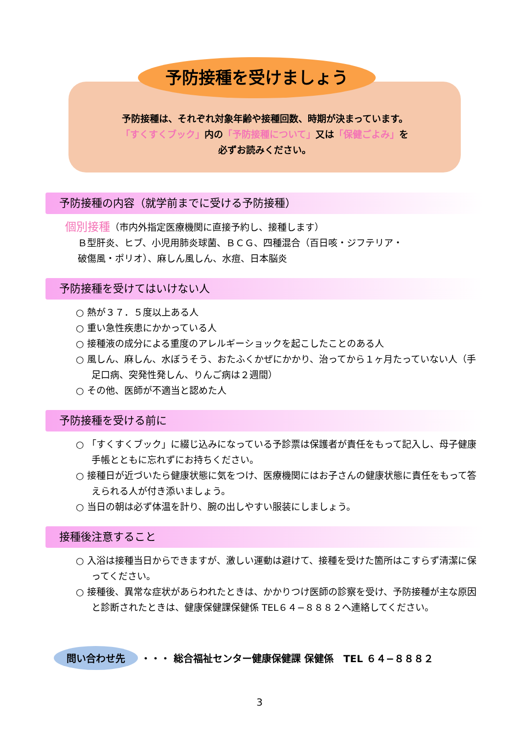予防接種を受けましょう
予防接種は、それぞれ対象年齢や接種回数、時期が決まっています。
「すくすくブック」内の「予防接種について」又は「保健ごよみ」を
必ずお読みください。
予防接種の内容（就学前までに受ける予防接種）
個別接種（市内外指定医療機関に直接予約し、接種します）
Ｂ型肝炎、ヒブ、小児用肺炎球菌、ＢＣＧ、四種混合（百日咳・ジフテリア・
破傷風・ポリオ）、麻しん風しん、水痘、日本脳炎
予防接種を受けてはいけない人
○ 熱が３７．５度以上ある人
○ 重い急性疾患にかかっている人
○ 接種液の成分による重度のアレルギーショックを起こしたことのある人
○ 風しん、麻しん、水ぼうそう、おたふくかぜにかかり、治ってから１ヶ月たっていない人（手足口病、突発性発しん、りんご病は２週間）
○ その他、医師が不適当と認めた人
予防接種を受ける前に
○ 「すくすくブック」に綴じ込みになっている予診票は保護者が責任をもって記入し、母子健康手帳とともに忘れずにお持ちください。
○ 接種日が近づいたら健康状態に気をつけ、医療機関にはお子さんの健康状態に責任をもって答えられる人が付き添いましょう。
○ 当日の朝は必ず体温を計り、腕の出しやすい服装にしましょう。
接種後注意すること
○ 入浴は接種当日からできますが、激しい運動は避けて、接種を受けた箇所はこすらず清潔に保ってください。
○ 接種後、異常な症状があらわれたときは、かかりつけ医師の診察を受け、予防接種が主な原因と診断されたときは、健康保健課保健係 TEL６４−８８８２へ連絡してください。
問い合わせ先 ・・・ 総合福祉センター健康保健課 保健係　TEL ６４−８８８２
3